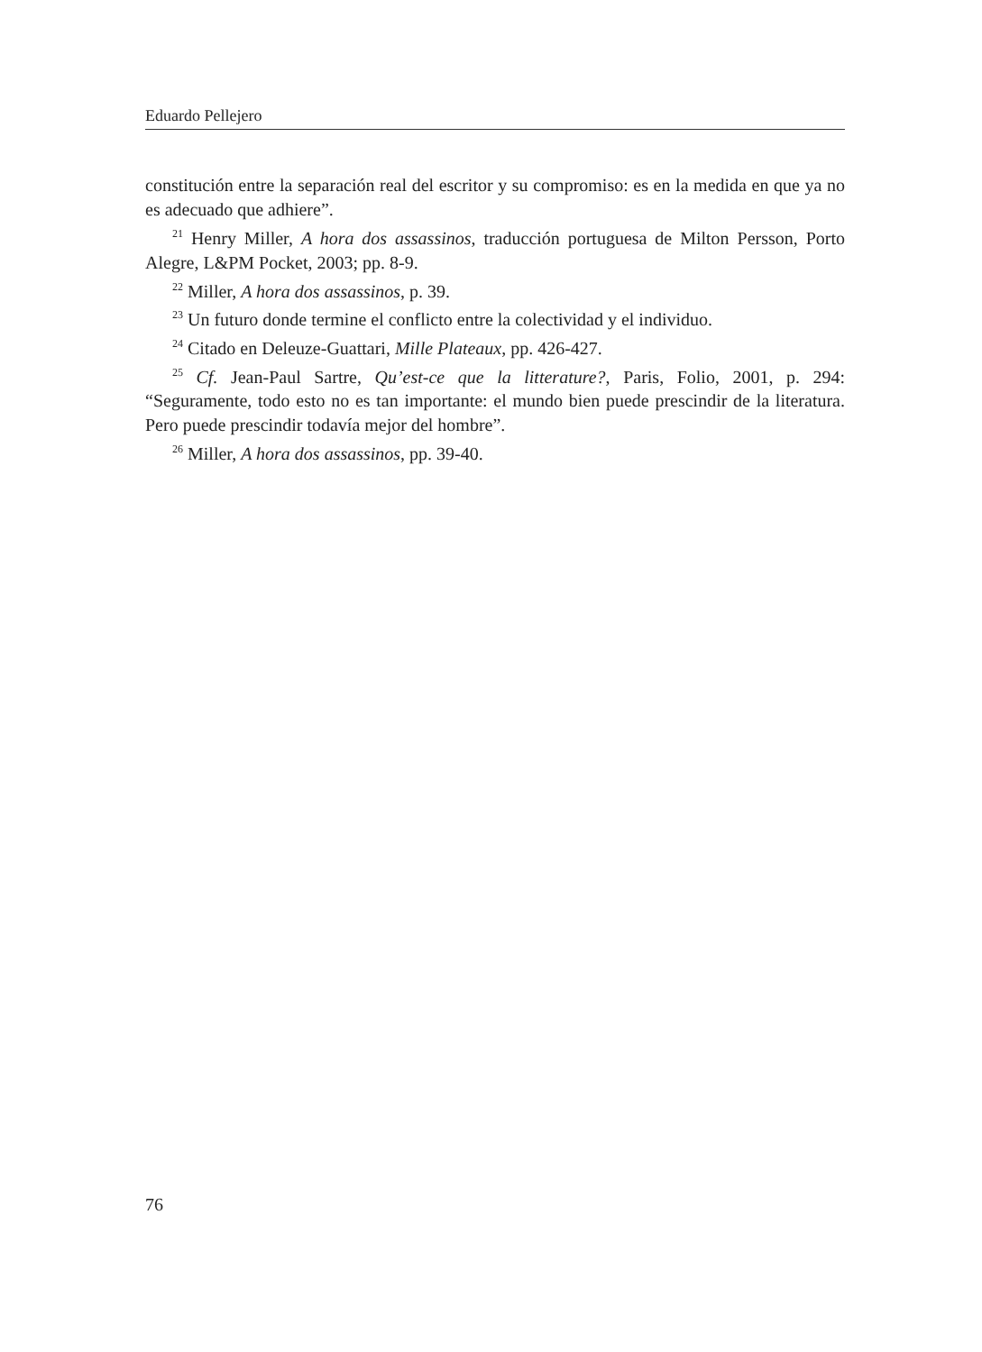Eduardo Pellejero
constitución entre la separación real del escritor y su compromiso: es en la medida en que ya no es adecuado que adhiere”.
<sup>21</sup> Henry Miller, A hora dos assassinos, traducción portuguesa de Milton Persson, Porto Alegre, L&PM Pocket, 2003; pp. 8-9.
<sup>22</sup> Miller, A hora dos assassinos, p. 39.
<sup>23</sup> Un futuro donde termine el conflicto entre la colectividad y el individuo.
<sup>24</sup> Citado en Deleuze-Guattari, Mille Plateaux, pp. 426-427.
<sup>25</sup> Cf. Jean-Paul Sartre, Qu’est-ce que la litterature?, Paris, Folio, 2001, p. 294: “Seguramente, todo esto no es tan importante: el mundo bien puede prescindir de la literatura. Pero puede prescindir todavía mejor del hombre”.
<sup>26</sup> Miller, A hora dos assassinos, pp. 39-40.
76